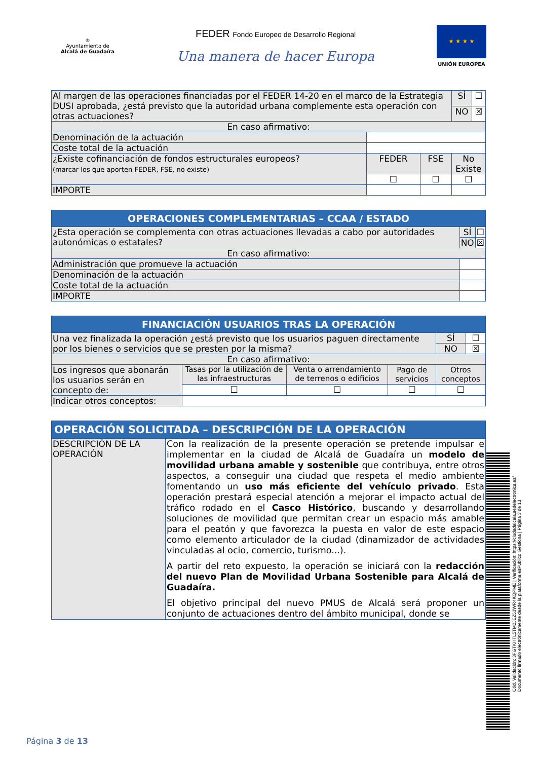♔
Ayuntamiento de
Alcalá de Guadaíra
FEDER Fondo Europeo de Desarrollo Regional
Una manera de hacer Europa
★ ★ ★ ★
UNIÓN EUROPEA
| Al margen de las operaciones financiadas por el FEDER 14-20 en el marco de la Estrategia DUSI aprobada, ¿está previsto que la autoridad urbana complemente esta operación con otras actuaciones? | | | | SÍ | ☐ |
| | | | | NO | ☒ |
| En caso afirmativo: | | | | | |
| Denominación de la actuación | | | | | |
| Coste total de la actuación | | | | | |
| ¿Existe cofinanciación de fondos estructurales europeos? (marcar los que aporten FEDER, FSE, no existe) | | FEDER | FSE | No Existe | |
| | | ☐ | ☐ | ☐ | |
| IMPORTE | | | | | |
| OPERACIONES COMPLEMENTARIAS – CCAA / ESTADO | | |
| --- | --- | --- |
| ¿Esta operación se complementa con otras actuaciones llevadas a cabo por autoridades autonómicas o estatales? | SÍ | ☐ |
| | NO | ☒ |
| En caso afirmativo: | | |
| Administración que promueve la actuación | | |
| Denominación de la actuación | | |
| Coste total de la actuación | | |
| IMPORTE | | |
| FINANCIACIÓN USUARIOS TRAS LA OPERACIÓN | | | | | | |
| --- | --- | --- | --- | --- | --- | --- |
| Una vez finalizada la operación ¿está previsto que los usuarios paguen directamente por los bienes o servicios que se presten por la misma? | | | | | SÍ | ☐ |
| | | | | | NO | ☒ |
| En caso afirmativo: | | | | | | |
| Los ingresos que abonarán los usuarios serán en concepto de: | Tasas por la utilización de las infraestructuras | Venta o arrendamiento de terrenos o edificios | Pago de servicios | Otros conceptos | | |
| | ☐ | ☐ | ☐ | ☐ | | |
| Indicar otros conceptos: | | | | | | |
| OPERACIÓN SOLICITADA – DESCRIPCIÓN DE LA OPERACIÓN | |
| --- | --- |
| DESCRIPCIÓN DE LA OPERACIÓN | Con la realización de la presente operación se pretende impulsar e implementar en la ciudad de Alcalá de Guadaíra un modelo de movilidad urbana amable y sostenible que contribuya, entre otros aspectos, a conseguir una ciudad que respeta el medio ambiente fomentando un uso más eficiente del vehículo privado . Esta operación prestará especial atención a mejorar el impacto actual del tráfico rodado en el Casco Histórico , buscando y desarrollando soluciones de movilidad que permitan crear un espacio más amable para el peatón y que favorezca la puesta en valor de este espacio como elemento articulador de la ciudad (dinamizador de actividades vinculadas al ocio, comercio, turismo...). A partir del reto expuesto, la operación se iniciará con la redacción del nuevo Plan de Movilidad Urbana Sostenible para Alcalá de Guadaíra. El objetivo principal del nuevo PMUS de Alcalá será proponer un conjunto de actuaciones dentro del ámbito municipal, donde se |
Cód. Validación: 3FGTKHTL5TM2JEZ53WR4KQPME | Verificación: https://ciudadalcala.sedelectronica.es/
Documento firmado electrónicamente desde la plataforma esPublico Gestiona | Página 3 de 13
Página 3 de 13